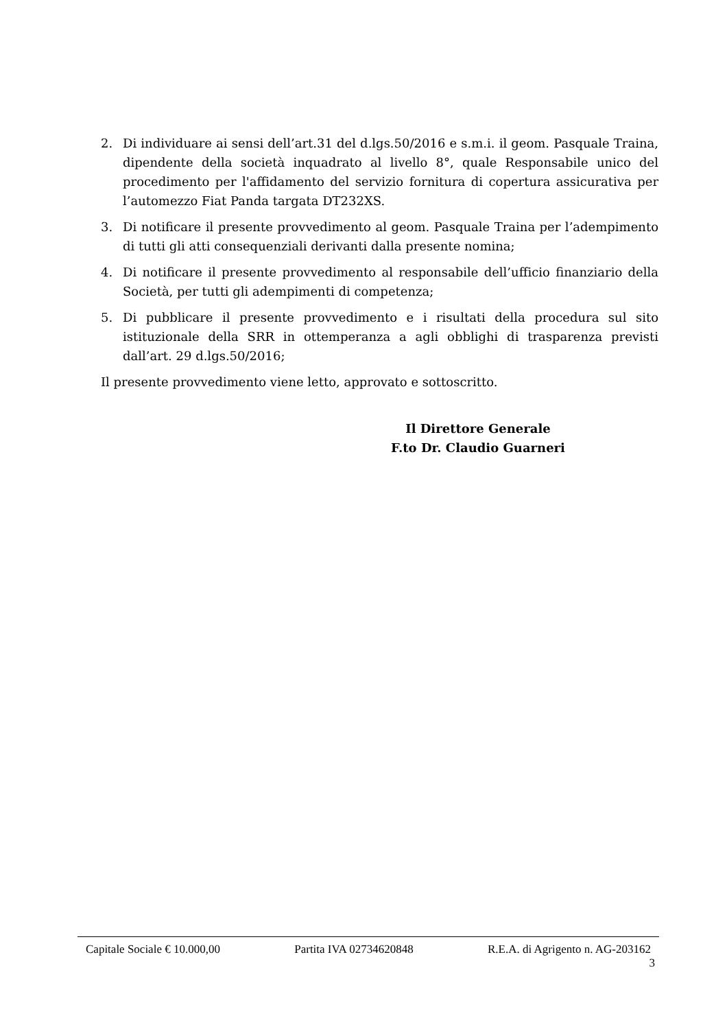2. Di individuare ai sensi dell’art.31 del d.lgs.50/2016 e s.m.i. il geom. Pasquale Traina, dipendente della società inquadrato al livello 8°, quale Responsabile unico del procedimento per l'affidamento del servizio fornitura di copertura assicurativa per l’automezzo Fiat Panda targata DT232XS.
3. Di notificare il presente provvedimento al geom. Pasquale Traina per l’adempimento di tutti gli atti consequenziali derivanti dalla presente nomina;
4. Di notificare il presente provvedimento al responsabile dell’ufficio finanziario della Società, per tutti gli adempimenti di competenza;
5. Di pubblicare il presente provvedimento e i risultati della procedura sul sito istituzionale della SRR in ottemperanza a agli obblighi di trasparenza previsti dall’art. 29 d.lgs.50/2016;
Il presente provvedimento viene letto, approvato e sottoscritto.
Il Direttore Generale
F.to Dr. Claudio Guarneri
Capitale Sociale € 10.000,00 Partita IVA 02734620848 R.E.A. di Agrigento n. AG-203162
3